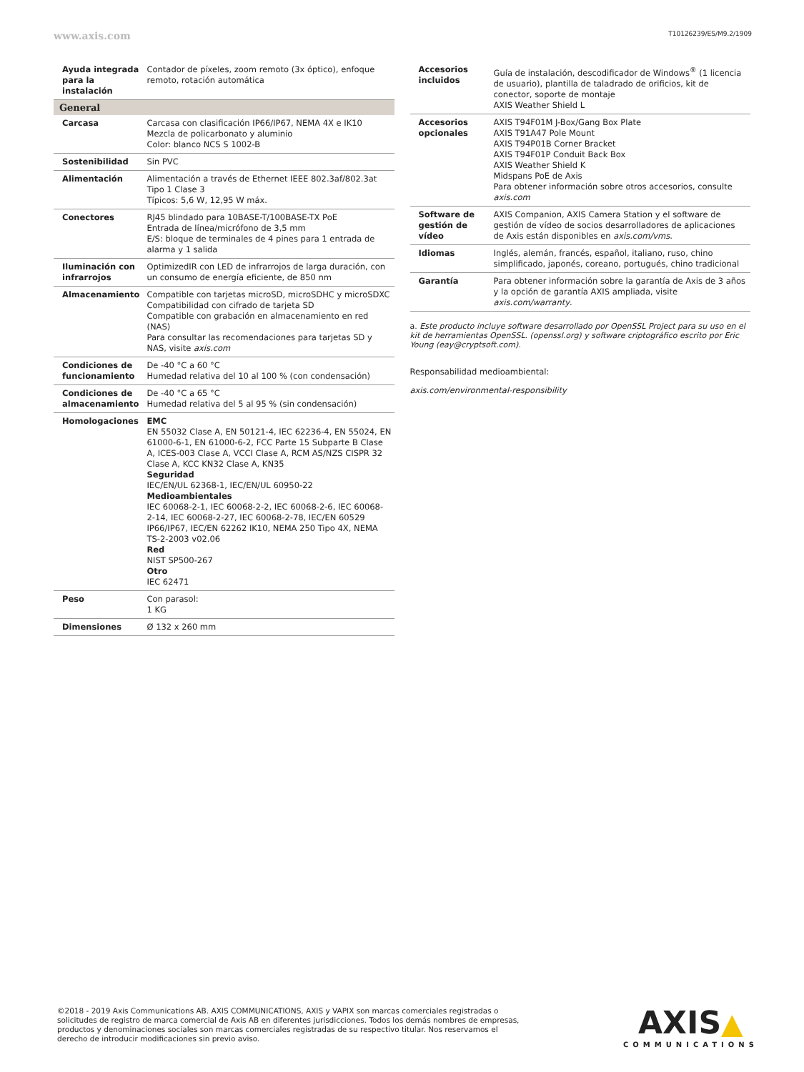www.axis.com T10126239/ES/M9.2/1909
| Ayuda integrada para la instalación | Contador de píxeles, zoom remoto (3x óptico), enfoque remoto, rotación automática |
| General | |
| Carcasa | Carcasa con clasificación IP66/IP67, NEMA 4X e IK10 Mezcla de policarbonato y aluminio Color: blanco NCS S 1002-B |
| Sostenibilidad | Sin PVC |
| Alimentación | Alimentación a través de Ethernet IEEE 802.3af/802.3at Tipo 1 Clase 3 Típicos: 5,6 W, 12,95 W máx. |
| Conectores | RJ45 blindado para 10BASE-T/100BASE-TX PoE Entrada de línea/micrófono de 3,5 mm E/S: bloque de terminales de 4 pines para 1 entrada de alarma y 1 salida |
| Iluminación con infrarrojos | OptimizedIR con LED de infrarrojos de larga duración, con un consumo de energía eficiente, de 850 nm |
| Almacenamiento | Compatible con tarjetas microSD, microSDHC y microSDXC Compatibilidad con cifrado de tarjeta SD Compatible con grabación en almacenamiento en red (NAS) Para consultar las recomendaciones para tarjetas SD y NAS, visite axis.com |
| Condiciones de funcionamiento | De -40 °C a 60 °C Humedad relativa del 10 al 100 % (con condensación) |
| Condiciones de almacenamiento | De -40 °C a 65 °C Humedad relativa del 5 al 95 % (sin condensación) |
| Homologaciones | EMC EN 55032 Clase A, EN 50121-4, IEC 62236-4, EN 55024, EN 61000-6-1, EN 61000-6-2, FCC Parte 15 Subparte B Clase A, ICES-003 Clase A, VCCI Clase A, RCM AS/NZS CISPR 32 Clase A, KCC KN32 Clase A, KN35 Seguridad IEC/EN/UL 62368-1, IEC/EN/UL 60950-22 Medioambientales IEC 60068-2-1, IEC 60068-2-2, IEC 60068-2-6, IEC 60068-2-14, IEC 60068-2-27, IEC 60068-2-78, IEC/EN 60529 IP66/IP67, IEC/EN 62262 IK10, NEMA 250 Tipo 4X, NEMA TS-2-2003 v02.06 Red NIST SP500-267 Otro IEC 62471 |
| Peso | Con parasol: 1 KG |
| Dimensiones | Ø 132 x 260 mm |
| Accesorios incluidos | Guía de instalación, descodificador de Windows<sup>®</sup> (1 licencia de usuario), plantilla de taladrado de orificios, kit de conector, soporte de montaje AXIS Weather Shield L |
| Accesorios opcionales | AXIS T94F01M J-Box/Gang Box Plate AXIS T91A47 Pole Mount AXIS T94P01B Corner Bracket AXIS T94F01P Conduit Back Box AXIS Weather Shield K Midspans PoE de Axis Para obtener información sobre otros accesorios, consulte axis.com |
| Software de gestión de vídeo | AXIS Companion, AXIS Camera Station y el software de gestión de vídeo de socios desarrolladores de aplicaciones de Axis están disponibles en axis.com/vms . |
| Idiomas | Inglés, alemán, francés, español, italiano, ruso, chino simplificado, japonés, coreano, portugués, chino tradicional |
| Garantía | Para obtener información sobre la garantía de Axis de 3 años y la opción de garantía AXIS ampliada, visite axis.com/warranty . |
a. Este producto incluye software desarrollado por OpenSSL Project para su uso en el kit de herramientas OpenSSL. (openssl.org) y software criptográfico escrito por Eric Young (eay@cryptsoft.com).
Responsabilidad medioambiental:
axis.com/environmental-responsibility
©2018 - 2019 Axis Communications AB. AXIS COMMUNICATIONS, AXIS y VAPIX son marcas comerciales registradas o solicitudes de registro de marca comercial de Axis AB en diferentes jurisdicciones. Todos los demás nombres de empresas, productos y denominaciones sociales son marcas comerciales registradas de su respectivo titular. Nos reservamos el derecho de introducir modificaciones sin previo aviso.
AXIS▲
COMMUNICATIONS